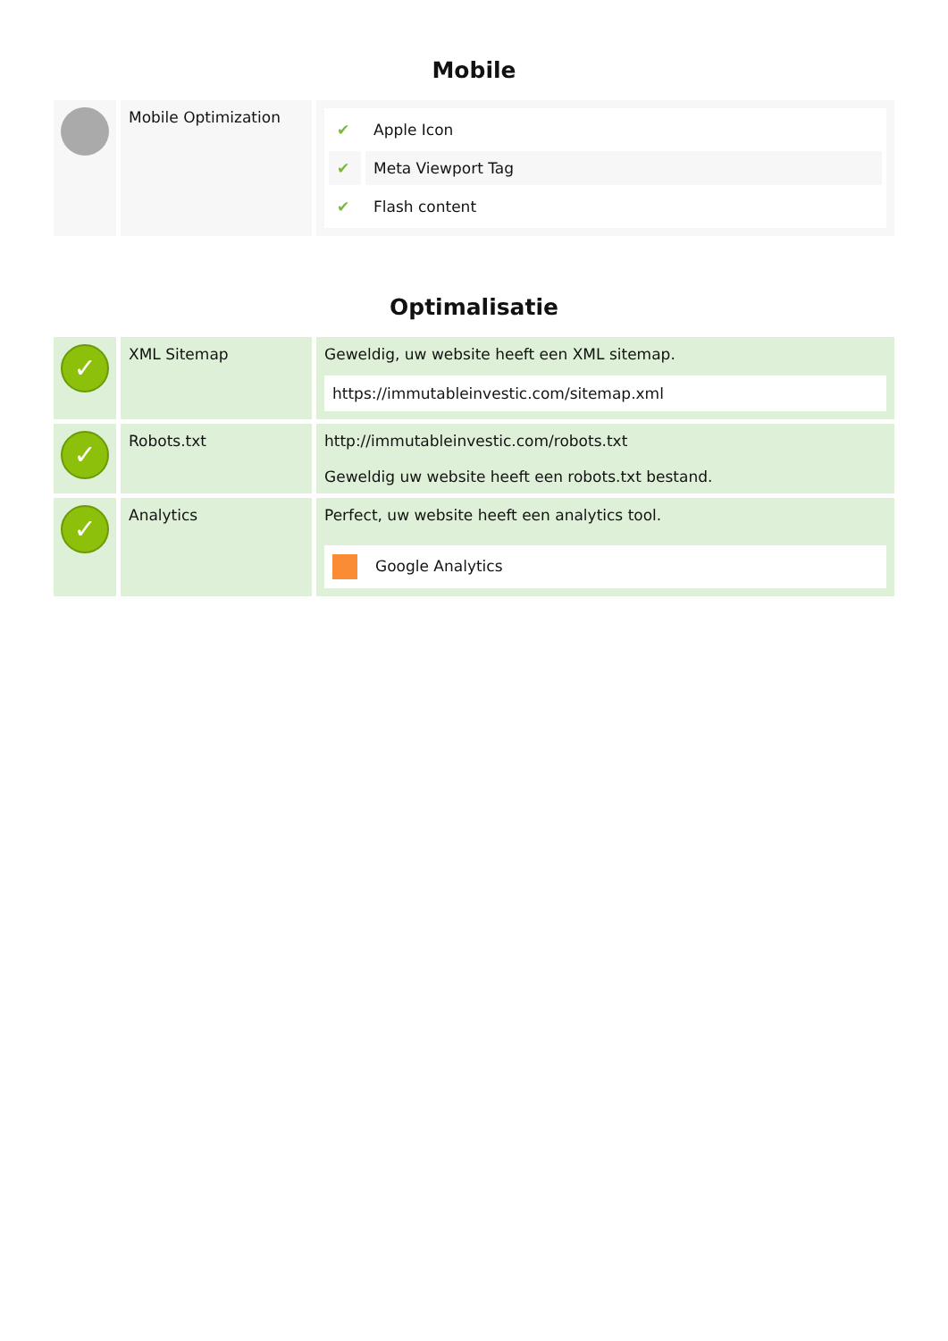Mobile
| | Mobile Optimization | / ✔ / Apple Icon / / ✔ / Meta Viewport Tag / / ✔ / Flash content / |
Optimalisatie
| ✓ | XML Sitemap | Geweldig, uw website heeft een XML sitemap. https://immutableinvestic.com/sitemap.xml |
| ✓ | Robots.txt | http://immutableinvestic.com/robots.txt Geweldig uw website heeft een robots.txt bestand. |
| ✓ | Analytics | Perfect, uw website heeft een analytics tool. Google Analytics |